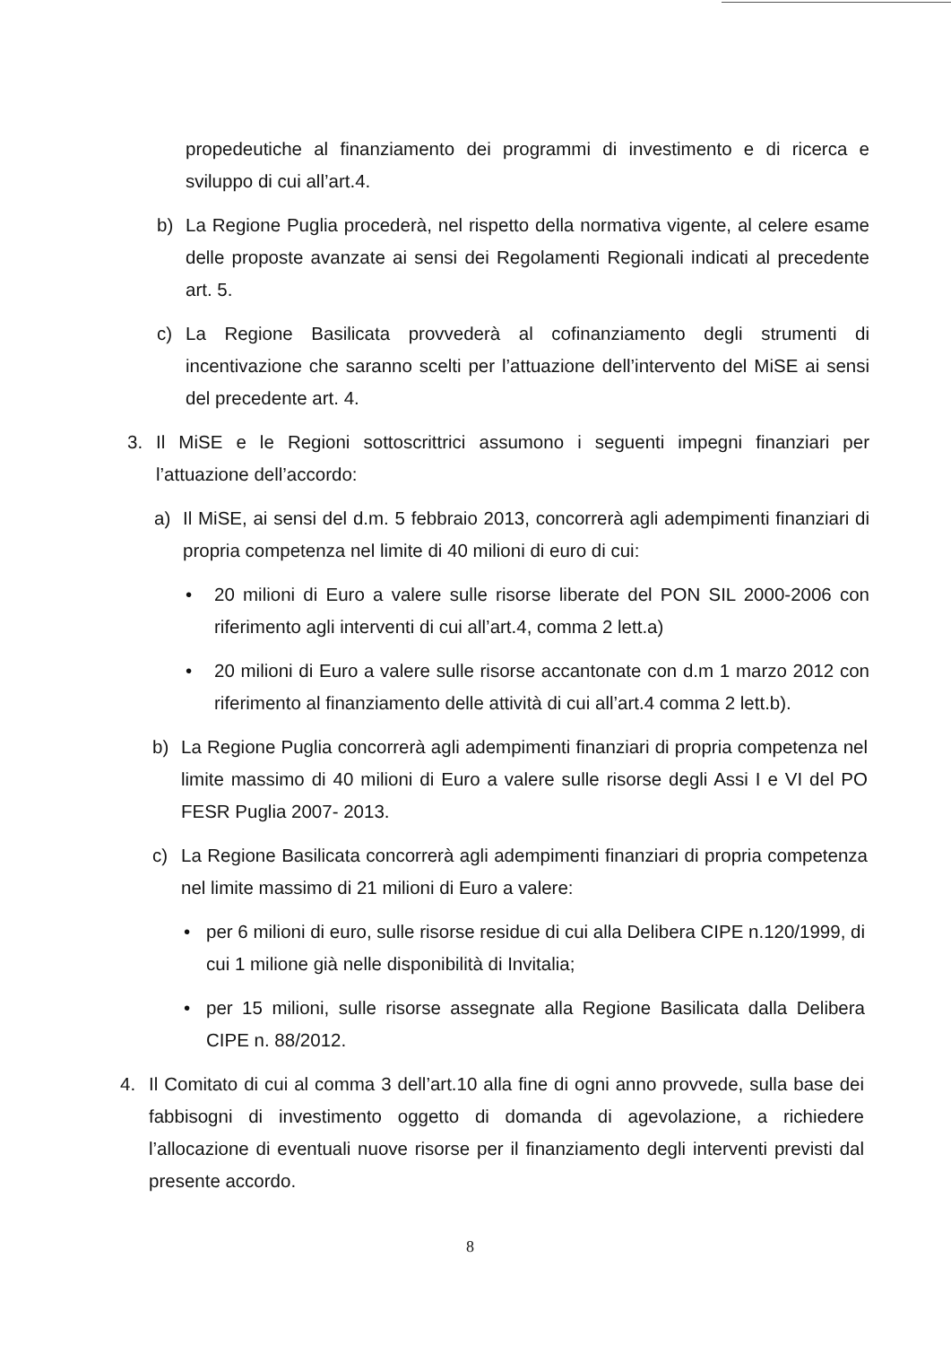propedeutiche al finanziamento dei programmi di investimento e di ricerca e sviluppo di cui all’art.4.
b) La Regione Puglia procederà, nel rispetto della normativa vigente, al celere esame delle proposte avanzate ai sensi dei Regolamenti Regionali indicati al precedente art. 5.
c) La Regione Basilicata provvederà al cofinanziamento degli strumenti di incentivazione che saranno scelti per l’attuazione dell’intervento del MiSE ai sensi del precedente art. 4.
3. Il MiSE e le Regioni sottoscrittrici assumono i seguenti impegni finanziari per l’attuazione dell’accordo:
a) Il MiSE, ai sensi del d.m. 5 febbraio 2013, concorrerà agli adempimenti finanziari di propria competenza nel limite di 40 milioni di euro di cui:
• 20 milioni di Euro a valere sulle risorse liberate del PON SIL 2000-2006 con riferimento agli interventi di cui all’art.4, comma 2 lett.a)
• 20 milioni di Euro a valere sulle risorse accantonate con d.m 1 marzo 2012 con riferimento al finanziamento delle attività di cui all’art.4 comma 2 lett.b).
b) La Regione Puglia concorrerà agli adempimenti finanziari di propria competenza nel limite massimo di 40 milioni di Euro a valere sulle risorse degli Assi I e VI del PO FESR Puglia 2007- 2013.
c) La Regione Basilicata concorrerà agli adempimenti finanziari di propria competenza nel limite massimo di 21 milioni di Euro a valere:
• per 6 milioni di euro, sulle risorse residue di cui alla Delibera CIPE n.120/1999, di cui 1 milione già nelle disponibilità di Invitalia;
• per 15 milioni, sulle risorse assegnate alla Regione Basilicata dalla Delibera CIPE n. 88/2012.
4. Il Comitato di cui al comma 3 dell’art.10 alla fine di ogni anno provvede, sulla base dei fabbisogni di investimento oggetto di domanda di agevolazione, a richiedere l’allocazione di eventuali nuove risorse per il finanziamento degli interventi previsti dal presente accordo.
8